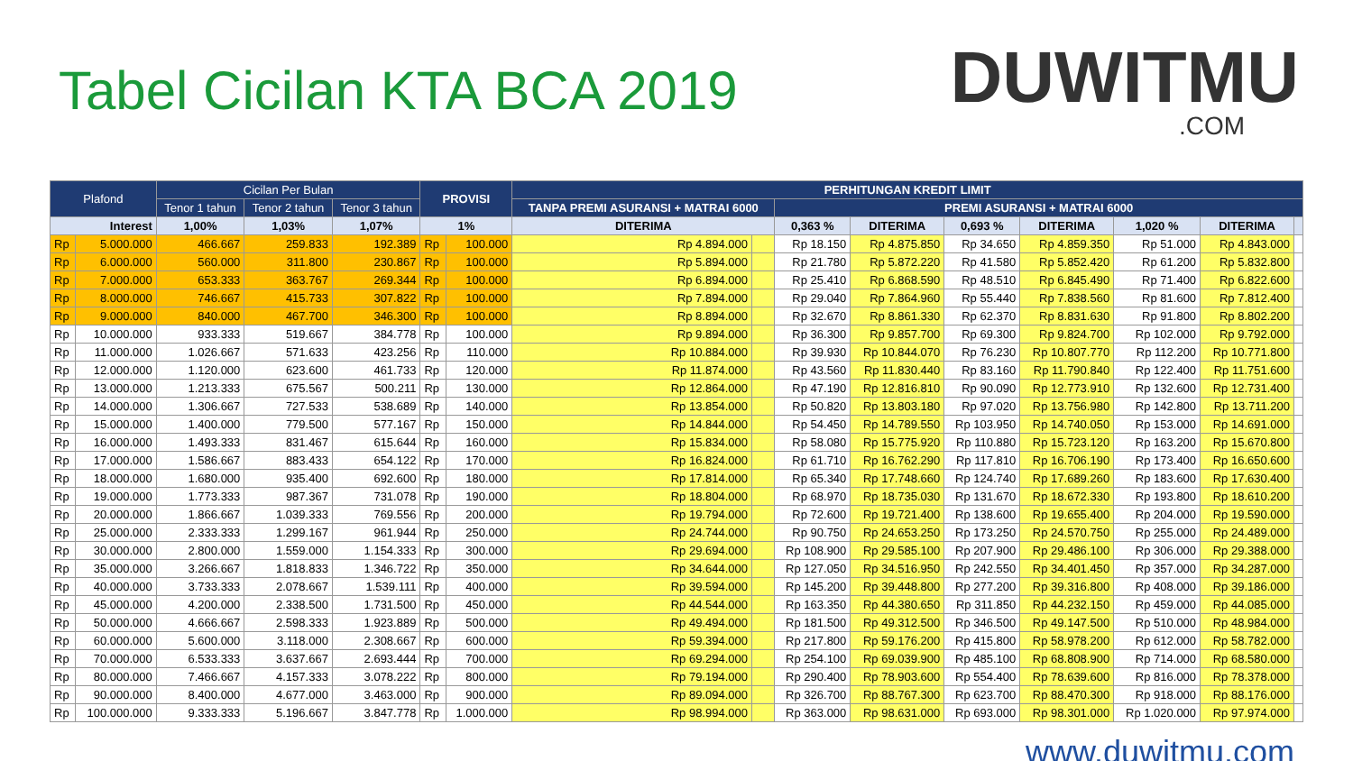Tabel Cicilan KTA BCA 2019
DUWITMU.COM
| Plafond | | Cicilan Per Bulan | | | PROVISI | | PERHITUNGAN KREDIT LIMIT | | | | | | | | |
| --- | --- | --- | --- | --- | --- | --- | --- | --- | --- | --- | --- | --- | --- | --- | --- |
| | | Tenor 1 tahun | Tenor 2 tahun | Tenor 3 tahun | | | TANPA PREMI ASURANSI + MATRAI 6000 | | PREMI ASURANSI + MATRAI 6000 | | | | | | |
| Interest | | 1,00% | 1,03% | 1,07% | 1% | | DITERIMA | | 0,363 % | DITERIMA | 0,693 % | DITERIMA | 1,020 % | DITERIMA | |
| Rp | 5.000.000 | 466.667 | 259.833 | 192.389 | Rp | 100.000 | Rp 4.894.000 | | Rp 18.150 | Rp 4.875.850 | Rp 34.650 | Rp 4.859.350 | Rp 51.000 | Rp 4.843.000 | |
| Rp | 6.000.000 | 560.000 | 311.800 | 230.867 | Rp | 100.000 | Rp 5.894.000 | | Rp 21.780 | Rp 5.872.220 | Rp 41.580 | Rp 5.852.420 | Rp 61.200 | Rp 5.832.800 | |
| Rp | 7.000.000 | 653.333 | 363.767 | 269.344 | Rp | 100.000 | Rp 6.894.000 | | Rp 25.410 | Rp 6.868.590 | Rp 48.510 | Rp 6.845.490 | Rp 71.400 | Rp 6.822.600 | |
| Rp | 8.000.000 | 746.667 | 415.733 | 307.822 | Rp | 100.000 | Rp 7.894.000 | | Rp 29.040 | Rp 7.864.960 | Rp 55.440 | Rp 7.838.560 | Rp 81.600 | Rp 7.812.400 | |
| Rp | 9.000.000 | 840.000 | 467.700 | 346.300 | Rp | 100.000 | Rp 8.894.000 | | Rp 32.670 | Rp 8.861.330 | Rp 62.370 | Rp 8.831.630 | Rp 91.800 | Rp 8.802.200 | |
| Rp | 10.000.000 | 933.333 | 519.667 | 384.778 | Rp | 100.000 | Rp 9.894.000 | | Rp 36.300 | Rp 9.857.700 | Rp 69.300 | Rp 9.824.700 | Rp 102.000 | Rp 9.792.000 | |
| Rp | 11.000.000 | 1.026.667 | 571.633 | 423.256 | Rp | 110.000 | Rp 10.884.000 | | Rp 39.930 | Rp 10.844.070 | Rp 76.230 | Rp 10.807.770 | Rp 112.200 | Rp 10.771.800 | |
| Rp | 12.000.000 | 1.120.000 | 623.600 | 461.733 | Rp | 120.000 | Rp 11.874.000 | | Rp 43.560 | Rp 11.830.440 | Rp 83.160 | Rp 11.790.840 | Rp 122.400 | Rp 11.751.600 | |
| Rp | 13.000.000 | 1.213.333 | 675.567 | 500.211 | Rp | 130.000 | Rp 12.864.000 | | Rp 47.190 | Rp 12.816.810 | Rp 90.090 | Rp 12.773.910 | Rp 132.600 | Rp 12.731.400 | |
| Rp | 14.000.000 | 1.306.667 | 727.533 | 538.689 | Rp | 140.000 | Rp 13.854.000 | | Rp 50.820 | Rp 13.803.180 | Rp 97.020 | Rp 13.756.980 | Rp 142.800 | Rp 13.711.200 | |
| Rp | 15.000.000 | 1.400.000 | 779.500 | 577.167 | Rp | 150.000 | Rp 14.844.000 | | Rp 54.450 | Rp 14.789.550 | Rp 103.950 | Rp 14.740.050 | Rp 153.000 | Rp 14.691.000 | |
| Rp | 16.000.000 | 1.493.333 | 831.467 | 615.644 | Rp | 160.000 | Rp 15.834.000 | | Rp 58.080 | Rp 15.775.920 | Rp 110.880 | Rp 15.723.120 | Rp 163.200 | Rp 15.670.800 | |
| Rp | 17.000.000 | 1.586.667 | 883.433 | 654.122 | Rp | 170.000 | Rp 16.824.000 | | Rp 61.710 | Rp 16.762.290 | Rp 117.810 | Rp 16.706.190 | Rp 173.400 | Rp 16.650.600 | |
| Rp | 18.000.000 | 1.680.000 | 935.400 | 692.600 | Rp | 180.000 | Rp 17.814.000 | | Rp 65.340 | Rp 17.748.660 | Rp 124.740 | Rp 17.689.260 | Rp 183.600 | Rp 17.630.400 | |
| Rp | 19.000.000 | 1.773.333 | 987.367 | 731.078 | Rp | 190.000 | Rp 18.804.000 | | Rp 68.970 | Rp 18.735.030 | Rp 131.670 | Rp 18.672.330 | Rp 193.800 | Rp 18.610.200 | |
| Rp | 20.000.000 | 1.866.667 | 1.039.333 | 769.556 | Rp | 200.000 | Rp 19.794.000 | | Rp 72.600 | Rp 19.721.400 | Rp 138.600 | Rp 19.655.400 | Rp 204.000 | Rp 19.590.000 | |
| Rp | 25.000.000 | 2.333.333 | 1.299.167 | 961.944 | Rp | 250.000 | Rp 24.744.000 | | Rp 90.750 | Rp 24.653.250 | Rp 173.250 | Rp 24.570.750 | Rp 255.000 | Rp 24.489.000 | |
| Rp | 30.000.000 | 2.800.000 | 1.559.000 | 1.154.333 | Rp | 300.000 | Rp 29.694.000 | | Rp 108.900 | Rp 29.585.100 | Rp 207.900 | Rp 29.486.100 | Rp 306.000 | Rp 29.388.000 | |
| Rp | 35.000.000 | 3.266.667 | 1.818.833 | 1.346.722 | Rp | 350.000 | Rp 34.644.000 | | Rp 127.050 | Rp 34.516.950 | Rp 242.550 | Rp 34.401.450 | Rp 357.000 | Rp 34.287.000 | |
| Rp | 40.000.000 | 3.733.333 | 2.078.667 | 1.539.111 | Rp | 400.000 | Rp 39.594.000 | | Rp 145.200 | Rp 39.448.800 | Rp 277.200 | Rp 39.316.800 | Rp 408.000 | Rp 39.186.000 | |
| Rp | 45.000.000 | 4.200.000 | 2.338.500 | 1.731.500 | Rp | 450.000 | Rp 44.544.000 | | Rp 163.350 | Rp 44.380.650 | Rp 311.850 | Rp 44.232.150 | Rp 459.000 | Rp 44.085.000 | |
| Rp | 50.000.000 | 4.666.667 | 2.598.333 | 1.923.889 | Rp | 500.000 | Rp 49.494.000 | | Rp 181.500 | Rp 49.312.500 | Rp 346.500 | Rp 49.147.500 | Rp 510.000 | Rp 48.984.000 | |
| Rp | 60.000.000 | 5.600.000 | 3.118.000 | 2.308.667 | Rp | 600.000 | Rp 59.394.000 | | Rp 217.800 | Rp 59.176.200 | Rp 415.800 | Rp 58.978.200 | Rp 612.000 | Rp 58.782.000 | |
| Rp | 70.000.000 | 6.533.333 | 3.637.667 | 2.693.444 | Rp | 700.000 | Rp 69.294.000 | | Rp 254.100 | Rp 69.039.900 | Rp 485.100 | Rp 68.808.900 | Rp 714.000 | Rp 68.580.000 | |
| Rp | 80.000.000 | 7.466.667 | 4.157.333 | 3.078.222 | Rp | 800.000 | Rp 79.194.000 | | Rp 290.400 | Rp 78.903.600 | Rp 554.400 | Rp 78.639.600 | Rp 816.000 | Rp 78.378.000 | |
| Rp | 90.000.000 | 8.400.000 | 4.677.000 | 3.463.000 | Rp | 900.000 | Rp 89.094.000 | | Rp 326.700 | Rp 88.767.300 | Rp 623.700 | Rp 88.470.300 | Rp 918.000 | Rp 88.176.000 | |
| Rp | 100.000.000 | 9.333.333 | 5.196.667 | 3.847.778 | Rp | 1.000.000 | Rp 98.994.000 | | Rp 363.000 | Rp 98.631.000 | Rp 693.000 | Rp 98.301.000 | Rp 1.020.000 | Rp 97.974.000 | |
www.duwitmu.com